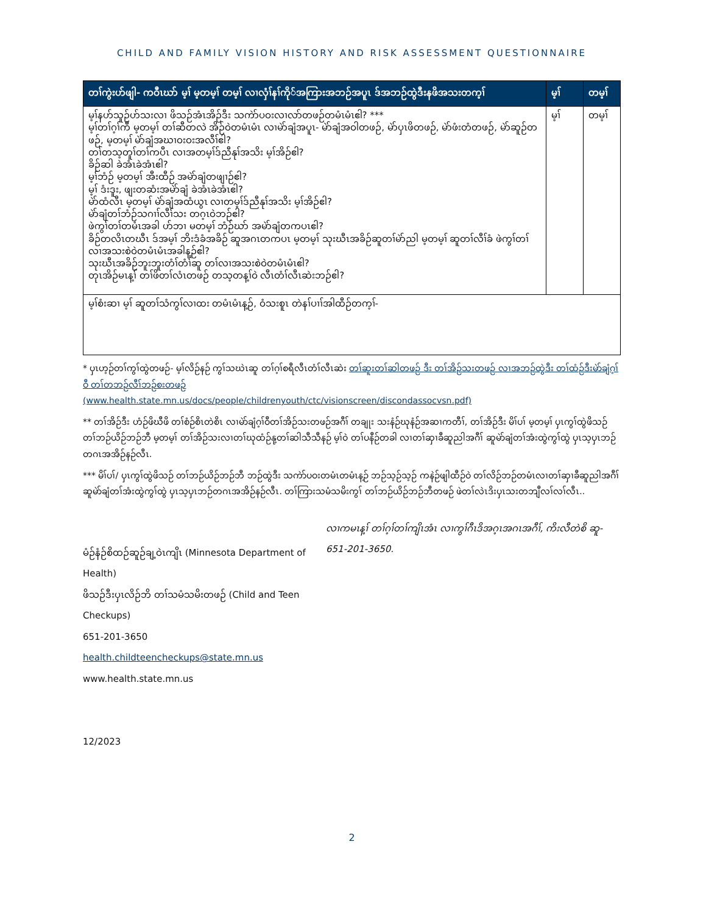CHILD AND FAMILY VISION HISTORY AND RISK ASSESSMENT QUESTIONNAIRE
| တၢ်ကွဲးဟ်ဖျါ- ကဝီၤဃာ် မ့ၢ် မ့တမ့ၢ် တမ့ၢ် လၢလှံၢ်နၢ်ကို်အကြားအဘဉ်အပူၤ ဒ်အဘဉ်ထွဲဒီးနဖိအသးတက့ၢ် | မ့ၢ် | တမ့ၢ် |
| --- | --- | --- |
| မ့ၢ်နဟ်သူဉ်ဟ်သးလၢ ဖိသဉ်အံၤအိဉ်ဒီး သကဲာ်ပဝးလၢလာ်တဖဉ်တမံၤမံၤဧါ? *** မ့ၢ်တၢ်ဂ့ၢ်ကီ မ့တမ့ၢ် တၢ်ဆီတလဲ အိဉ်ဝဲတမံၤမံၤ လၢမဲာ်ချံအပူၤ- မဲာ်ချံအဝါတဖဉ်, မဲာ်ပှၤဖိတဖဉ်, မဲာ်ဖံးတံတဖဉ်, မဲာ်ဆူဉ်တဖဉ်, မ့တမ့ၢ် မဲာ်ချံအဃၢဝးဝးအလီၢ်ဧါ? တၢ်တသ့တူၢ်တၢ်ကပီၤ လၢအတမ့ၢ်ဒ်ညီနုၢ်အသိး မ့ၢ်အိဉ်ဧါ? ခိဉ်ဆါ ခဲအံၤခဲအံၤဧါ? မ့ၢ်ဘံဉ် မ့တမ့ၢ် အီးထီဉ် အမဲာ်ချံတဖျၢဉ်ဧါ? မ့ၢ် ဒံးဒူး, ဖျးတဆံးအမဲာ်ချံ ခဲအံၤခဲအံၤဧါ? မဲာ်ထံလီၤ မ့တမ့ၢ် မဲာ်ချံအထံယွၤ လၢတမ့ၢ်ဒ်ညီနုၢ်အသိး မ့ၢ်အိဉ်ဧါ? မဲာ်ချံတၢ်ဘံဉ်သဂၢၢ်လီၢ်သး တဂ့ၤဝဲဘဉ်ဧါ? ဖဲကွၢ်တၢ်တမံၤအခါ ဟ်ဘၢ မတမ့ၢ် ဘံဉ်ဃာ် အမဲာ်ချံတကပၤဧါ? ခိဉ်တလိၤတဃီၤ ဒ်အမ့ၢ် ဘိးဒံခံအခိဉ် ဆူအဂၤတကပၤ မ့တမ့ၢ် သုးဃီၤအခိဉ်ဆူတၢ်မဲာ်ညါ မ့တမ့ၢ် ဆူတၢ်လီၢ်ခံ ဖဲကွၢ်တၢ်လၢအသးစဲဝဲတမံၤမံၤအခါန့ဉ်ဧါ? သုးဃီၤအခိဉ်ဘူးဘူးတံၢ်တံၢ်ဆူ တၢ်လၢအသးစဲဝဲတမံၤမံၤဧါ? တုၤအိဉ်မၤန့ၢ် တၢ်ဖိတၢ်လံၤတဖဉ် တသ့တန့ၢ်ဝဲ လီၤတံၢ်လီၤဆဲးဘဉ်ဧါ? | မ့ၢ် | တမ့ၢ် |
| မ့ၢ်စံးဆၢ မ့ၢ် ဆူတၢ်သံကွၢ်လၢထး တမံၤမံၤန့ဉ်, ဝံသးစူၤ တဲနၢ်ပၢၢ်အါထီဉ်တက့ၢ်- | | |
* ပှၤဟ့ဉ်တၢ်ကွၢ်ထွဲတဖဉ်- မ့ၢ်လိဉ်နဉ် ကွၢ်သဃဲၤဆူ တၢ်ဂ့ၢ်စရီလီၤတံၢ်လီၤဆဲး တၢ်ဆူးတၢ်ဆါတဖဉ် ဒီး တၢ်အိဉ်သးတဖဉ် လၢအဘဉ်ထွဲဒီး တၢ်ထံဉ်ဒီးမဲာ်ချံဂ့ၢ်ဝီ တၢ်တဘဉ်လီၢ်ဘဉ်စးတဖဉ်
(www.health.state.mn.us/docs/people/childrenyouth/ctc/visionscreen/discondassocvsn.pdf)
** တၢ်အိဉ်ဒီး ဟံဉ်ဖိဃီဖိ တၢ်စံဉ်စိၤတဲစိၤ လၢမဲာ်ချံဂ့ၢ်ဝီတၢ်အိဉ်သးတဖဉ်အဂီၢ် တချုး သးနံဉ်ဃုနံဉ်အဆၢကတီၢ်, တၢ်အိဉ်ဒီး မိၢ်ပၢ် မ့တမ့ၢ် ပှၤကွၢ်ထွဲဖိသဉ် တၢ်ဘဉ်ယိဉ်ဘဉ်ဘီ မ့တမ့ၢ် တၢ်အိဉ်သးလၢတၢ်ဃုထံဉ်နု့တၢ်ဆါသီသီနဉ် မ့ၢ်ဝဲ တၢ်ပနီဉ်တခါ လၢတၢ်ဆှၢခီဆူညါအဂီၢ် ဆူမဲာ်ချံတၢ်အံးထွဲကွၢ်ထွဲ ပှၤသ့ပှၤဘဉ်တဂၤအအိဉ်နဉ်လီၤ.
*** မိၢ်ပၢ်/ ပှၤကွၢ်ထွဲဖိသဉ် တၢ်ဘဉ်ယိဉ်ဘဉ်ဘီ ဘဉ်ထွဲဒီး သကဲာ်ပဝးတမံၤတမံၤန့ဉ် ဘဉ်သ့ဉ်သ့ဉ် ကနဲဉ်ဖျါထီဉ်ဝဲ တၢ်လိဉ်ဘဉ်တမံၤလၢတၢ်ဆှၢခီဆူညါအဂီၢ် ဆူမဲာ်ချံတၢ်အံးထွဲကွၢ်ထွဲ ပှၤသ့ပှၤဘဉ်တဂၤအအိဉ်နဉ်လီၤ. တၢ်ကြားသမံသမိးကွၢ် တၢ်ဘဉ်ယိဉ်ဘဉ်ဘီတဖဉ် ဖဲတၢ်လဲၤဒိးပှၤသးတဘျီလၢ်လၢ်လီၤ..
မံဉ်နံဉ်စိထဉ်ဆူဉ်ချ့ဝဲၤကျိၤ (Minnesota Department of Health)
ဖိသဉ်ဒီးပှၤလိဉ်ဘိ တၢ်သမံသမိးတဖဉ် (Child and Teen Checkups)
651-201-3650
health.childteencheckups@state.mn.us
www.health.state.mn.us
12/2023
လၢကမၤန့ၢ် တၢ်ဂ့ၢ်တၢ်ကျိၤအံၤ လၢကွၢ်ဂီၤဒိအဂ့ၤအဂၤအဂီၢ်, ကိးလီတဲစိ ဆူ- 651-201-3650.
2